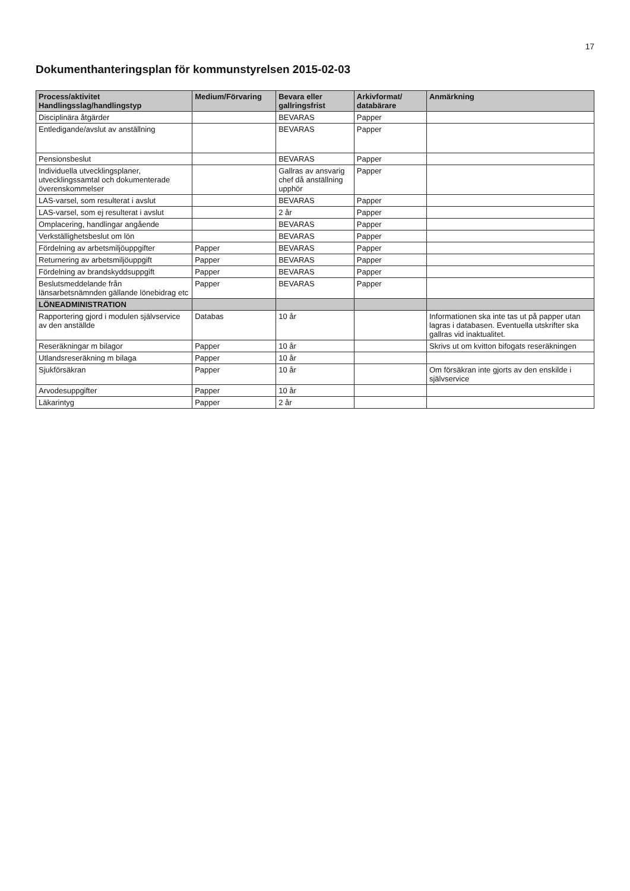17
Dokumenthanteringsplan för kommunstyrelsen 2015-02-03
| Process/aktivitet Handlingsslag/handlingstyp | Medium/Förvaring | Bevara eller gallringsfrist | Arkivformat/ databärare | Anmärkning |
| --- | --- | --- | --- | --- |
| Disciplinära åtgärder | | BEVARAS | Papper | |
| Entledigande/avslut av anställning | | BEVARAS | Papper | |
| Pensionsbeslut | | BEVARAS | Papper | |
| Individuella utvecklingsplaner, utvecklingssamtal och dokumenterade överenskommelser | | Gallras av ansvarig chef då anställning upphör | Papper | |
| LAS-varsel, som resulterat i avslut | | BEVARAS | Papper | |
| LAS-varsel, som ej resulterat i avslut | | 2 år | Papper | |
| Omplacering, handlingar angående | | BEVARAS | Papper | |
| Verkställighetsbeslut om lön | | BEVARAS | Papper | |
| Fördelning av arbetsmiljöuppgifter | Papper | BEVARAS | Papper | |
| Returnering av arbetsmiljöuppgift | Papper | BEVARAS | Papper | |
| Fördelning av brandskyddsuppgift | Papper | BEVARAS | Papper | |
| Beslutsmeddelande från länsarbetsnämnden gällande lönebidrag etc | Papper | BEVARAS | Papper | |
| LÖNEADMINISTRATION | | | | |
| Rapportering gjord i modulen självservice av den anställde | Databas | 10 år | | Informationen ska inte tas ut på papper utan lagras i databasen. Eventuella utskrifter ska gallras vid inaktualitet. |
| Reseräkningar m bilagor | Papper | 10 år | | Skrivs ut om kvitton bifogats reseräkningen |
| Utlandsreseräkning m bilaga | Papper | 10 år | | |
| Sjukförsäkran | Papper | 10 år | | Om försäkran inte gjorts av den enskilde i självservice |
| Arvodesuppgifter | Papper | 10 år | | |
| Läkarintyg | Papper | 2 år | | |